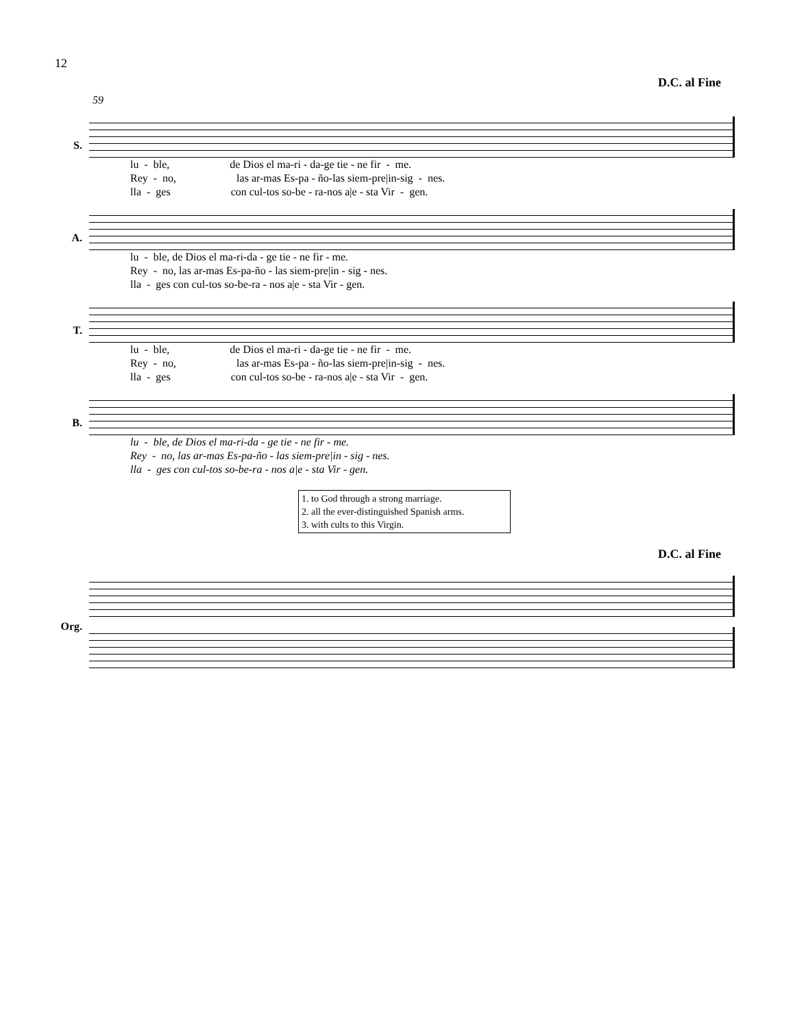12
D.C. al Fine
59
S.
lu - ble, de Dios el ma-ri - da-ge tie - ne fir - me. Rey - no, las ar-mas Es-pa - ño-las siem-pre|in-sig - nes. lla - ges con cul-tos so-be - ra-nos a|e - sta Vir - gen.
A.
lu - ble, de Dios el ma-ri-da - ge tie - ne fir - me. Rey - no, las ar-mas Es-pa-ño - las siem-pre|in - sig - nes. lla - ges con cul-tos so-be-ra - nos a|e - sta Vir - gen.
T.
lu - ble, de Dios el ma-ri - da-ge tie - ne fir - me. Rey - no, las ar-mas Es-pa - ño-las siem-pre|in-sig - nes. lla - ges con cul-tos so-be - ra-nos a|e - sta Vir - gen.
B.
lu - ble, de Dios el ma-ri-da - ge tie - ne fir - me. Rey - no, las ar-mas Es-pa-ño - las siem-pre|in - sig - nes. lla - ges con cul-tos so-be-ra - nos a|e - sta Vir - gen.
1. to God through a strong marriage.
2. all the ever-distinguished Spanish arms.
3. with cults to this Virgin.
D.C. al Fine
Org.